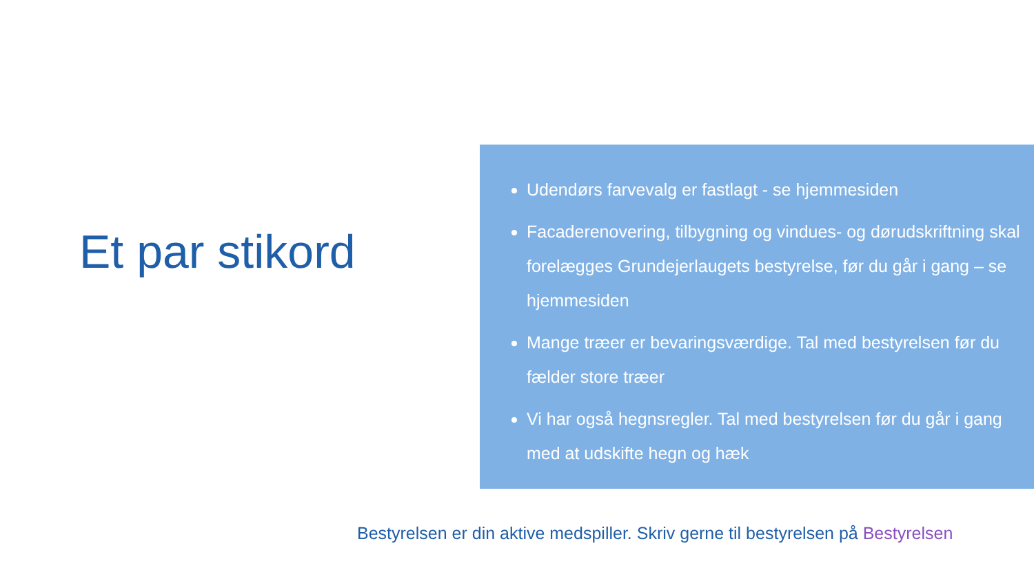Et par stikord
Udendørs farvevalg er fastlagt - se hjemmesiden
Facaderenovering, tilbygning og vindues- og dørudskriftning skal forelægges Grundejerlaugets bestyrelse, før du går i gang – se hjemmesiden
Mange træer er bevaringsværdige. Tal med bestyrelsen før du fælder store træer
Vi har også hegnsregler. Tal med bestyrelsen før du går i gang med at udskifte hegn og hæk
Bestyrelsen er din aktive medspiller. Skriv gerne til bestyrelsen på Bestyrelsen